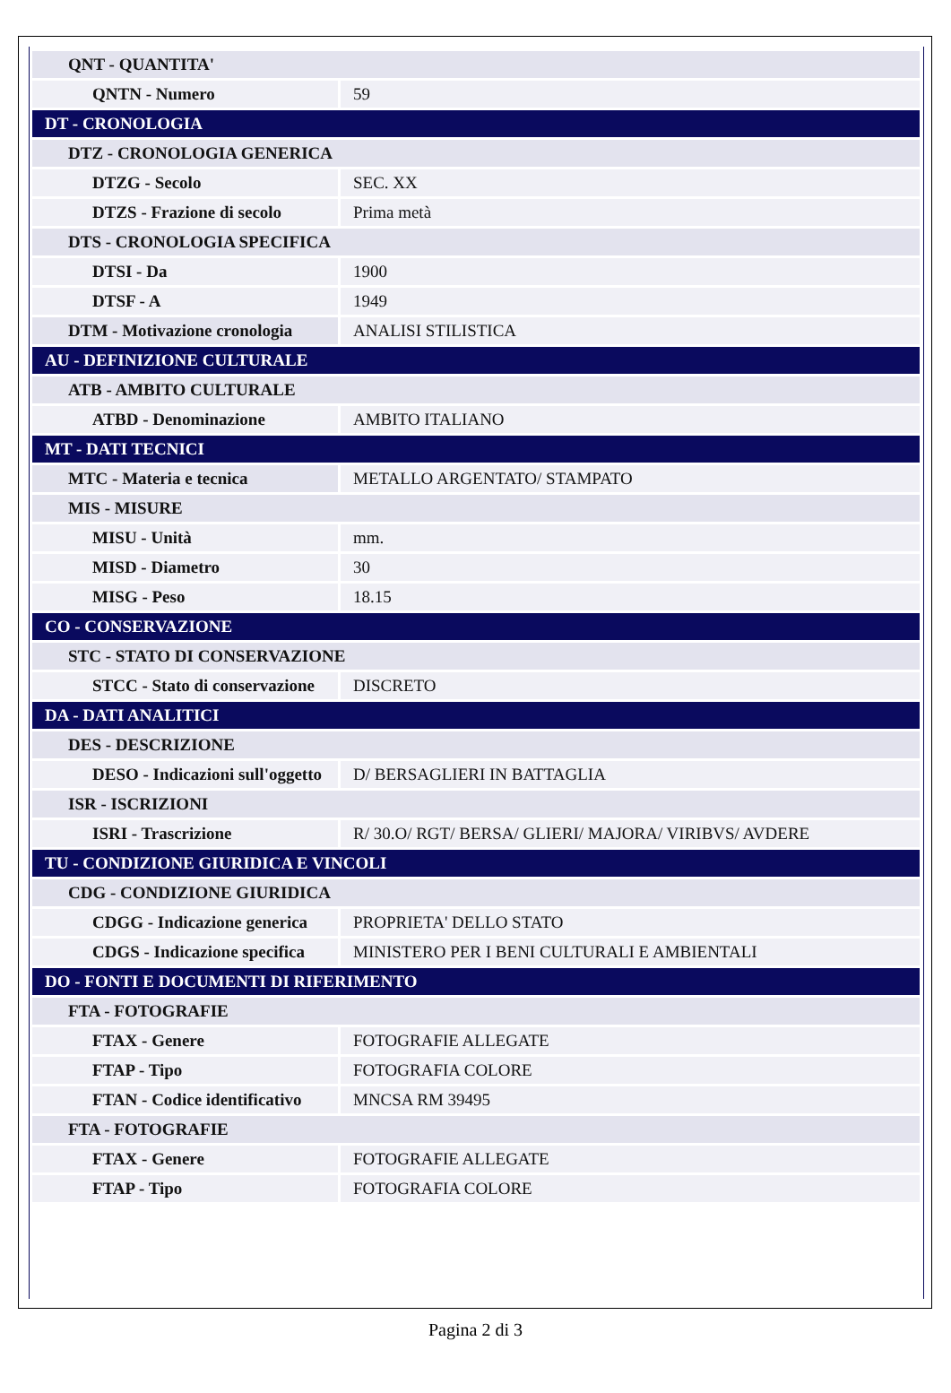| QNT - QUANTITA' | |
| QNTN - Numero | 59 |
| DT - CRONOLOGIA | |
| DTZ - CRONOLOGIA GENERICA | |
| DTZG - Secolo | SEC. XX |
| DTZS - Frazione di secolo | Prima metà |
| DTS - CRONOLOGIA SPECIFICA | |
| DTSI - Da | 1900 |
| DTSF - A | 1949 |
| DTM - Motivazione cronologia | ANALISI STILISTICA |
| AU - DEFINIZIONE CULTURALE | |
| ATB - AMBITO CULTURALE | |
| ATBD - Denominazione | AMBITO ITALIANO |
| MT - DATI TECNICI | |
| MTC - Materia e tecnica | METALLO ARGENTATO/ STAMPATO |
| MIS - MISURE | |
| MISU - Unità | mm. |
| MISD - Diametro | 30 |
| MISG - Peso | 18.15 |
| CO - CONSERVAZIONE | |
| STC - STATO DI CONSERVAZIONE | |
| STCC - Stato di conservazione | DISCRETO |
| DA - DATI ANALITICI | |
| DES - DESCRIZIONE | |
| DESO - Indicazioni sull'oggetto | D/ BERSAGLIERI IN BATTAGLIA |
| ISR - ISCRIZIONI | |
| ISRI - Trascrizione | R/ 30.O/ RGT/ BERSA/ GLIERI/ MAJORA/ VIRIBVS/ AVDERE |
| TU - CONDIZIONE GIURIDICA E VINCOLI | |
| CDG - CONDIZIONE GIURIDICA | |
| CDGG - Indicazione generica | PROPRIETA' DELLO STATO |
| CDGS - Indicazione specifica | MINISTERO PER I BENI CULTURALI E AMBIENTALI |
| DO - FONTI E DOCUMENTI DI RIFERIMENTO | |
| FTA - FOTOGRAFIE | |
| FTAX - Genere | FOTOGRAFIE ALLEGATE |
| FTAP - Tipo | FOTOGRAFIA COLORE |
| FTAN - Codice identificativo | MNCSA RM 39495 |
| FTA - FOTOGRAFIE | |
| FTAX - Genere | FOTOGRAFIE ALLEGATE |
| FTAP - Tipo | FOTOGRAFIA COLORE |
Pagina 2 di 3